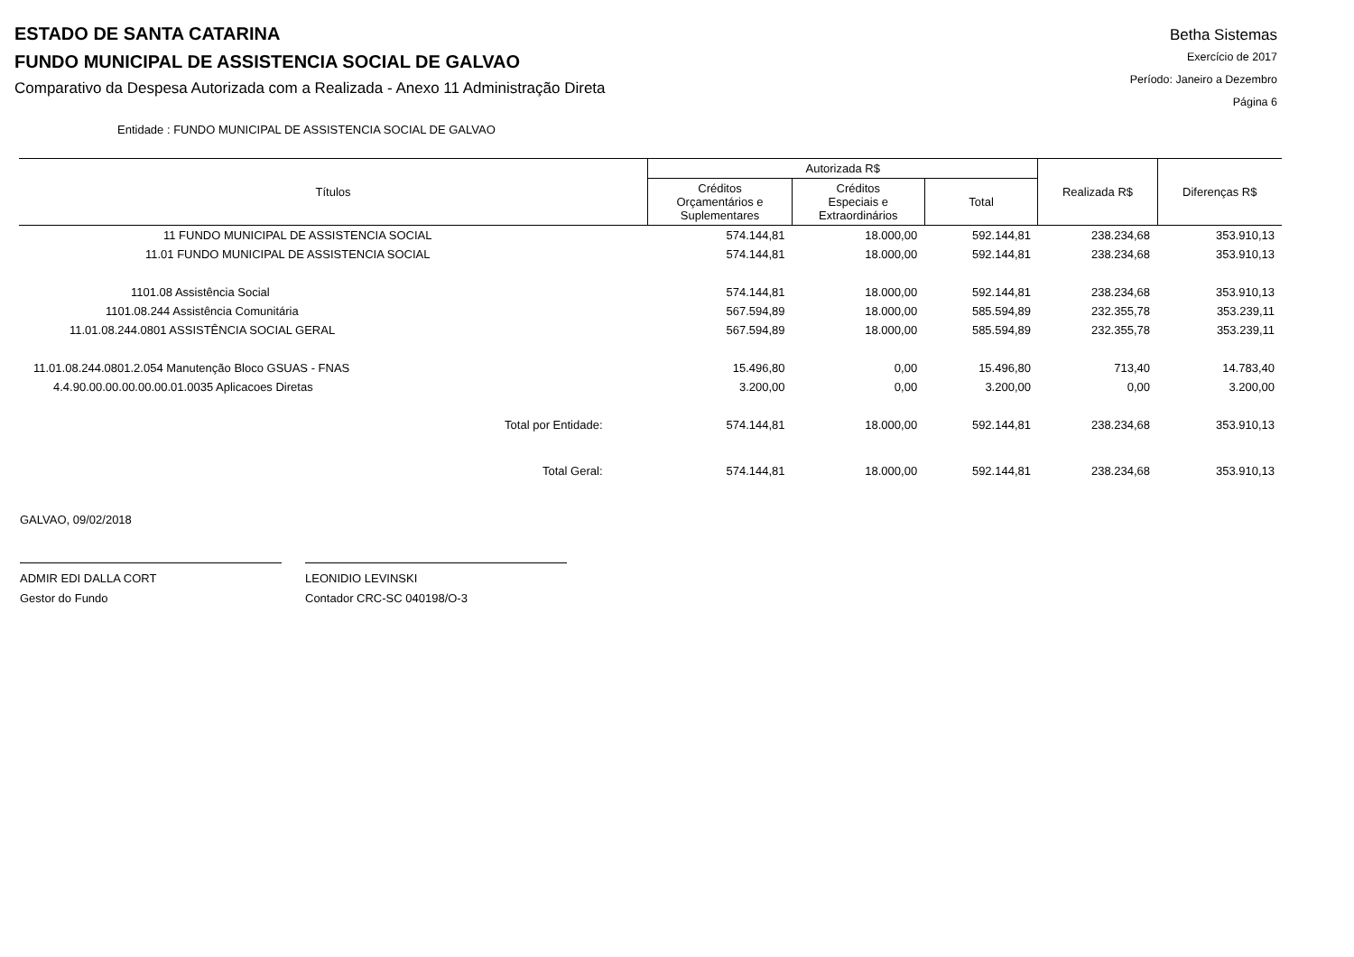ESTADO DE SANTA CATARINA
FUNDO MUNICIPAL DE ASSISTENCIA SOCIAL DE GALVAO
Comparativo da Despesa Autorizada com a Realizada - Anexo 11 Administração Direta
Betha Sistemas
Exercício de 2017
Período: Janeiro a Dezembro
Página 6
Entidade : FUNDO MUNICIPAL DE ASSISTENCIA SOCIAL DE GALVAO
| Títulos | Autorizada R$ | | | Realizada R$ | Diferenças R$ |
| --- | --- | --- | --- | --- | --- |
| | Créditos Orçamentários e Suplementares | Créditos Especiais e Extraordinários | Total | | |
| 11 FUNDO MUNICIPAL DE ASSISTENCIA SOCIAL | 574.144,81 | 18.000,00 | 592.144,81 | 238.234,68 | 353.910,13 |
| 11.01 FUNDO MUNICIPAL DE ASSISTENCIA SOCIAL | 574.144,81 | 18.000,00 | 592.144,81 | 238.234,68 | 353.910,13 |
| 1101.08 Assistência Social | 574.144,81 | 18.000,00 | 592.144,81 | 238.234,68 | 353.910,13 |
| 1101.08.244 Assistência Comunitária | 567.594,89 | 18.000,00 | 585.594,89 | 232.355,78 | 353.239,11 |
| 11.01.08.244.0801 ASSISTÊNCIA SOCIAL GERAL | 567.594,89 | 18.000,00 | 585.594,89 | 232.355,78 | 353.239,11 |
| 11.01.08.244.0801.2.054 Manutenção Bloco GSUAS - FNAS | 15.496,80 | 0,00 | 15.496,80 | 713,40 | 14.783,40 |
| 4.4.90.00.00.00.00.00.01.0035 Aplicacoes Diretas | 3.200,00 | 0,00 | 3.200,00 | 0,00 | 3.200,00 |
| Total por Entidade: | 574.144,81 | 18.000,00 | 592.144,81 | 238.234,68 | 353.910,13 |
| Total Geral: | 574.144,81 | 18.000,00 | 592.144,81 | 238.234,68 | 353.910,13 |
GALVAO, 09/02/2018
ADMIR EDI DALLA CORT
Gestor do Fundo
LEONIDIO LEVINSKI
Contador CRC-SC 040198/O-3